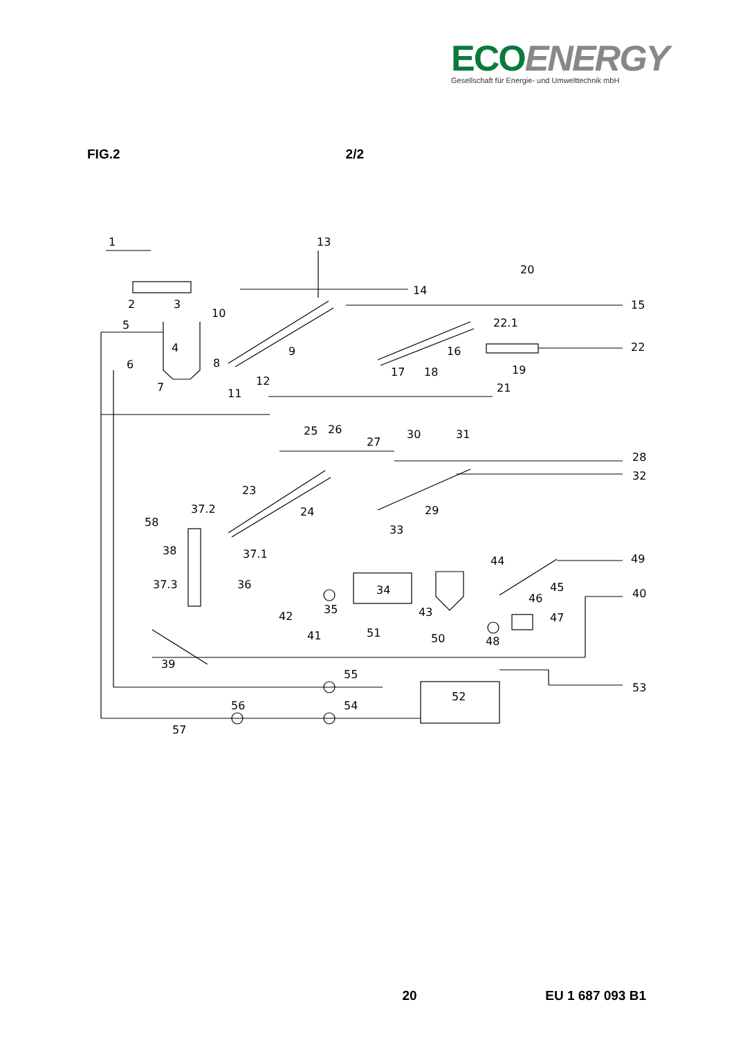ECO ENERGY
Gesellschaft für Energie- und Umwelttechnik mbH
FIG.2 2/2
1 13
20
14
15 2 3
10
5
4
22.1
22 9 16
6 8
19 17 18
12 7 11 21
25 26 30 31
27
28
32
23
24 29 37.2
58
33
38 37.1
44 49
45 37.3 36 34 40 46
35 43 42 47
51 41 50 48
39
55
52
53
56 54
57
20 EU 1 687 093 B1